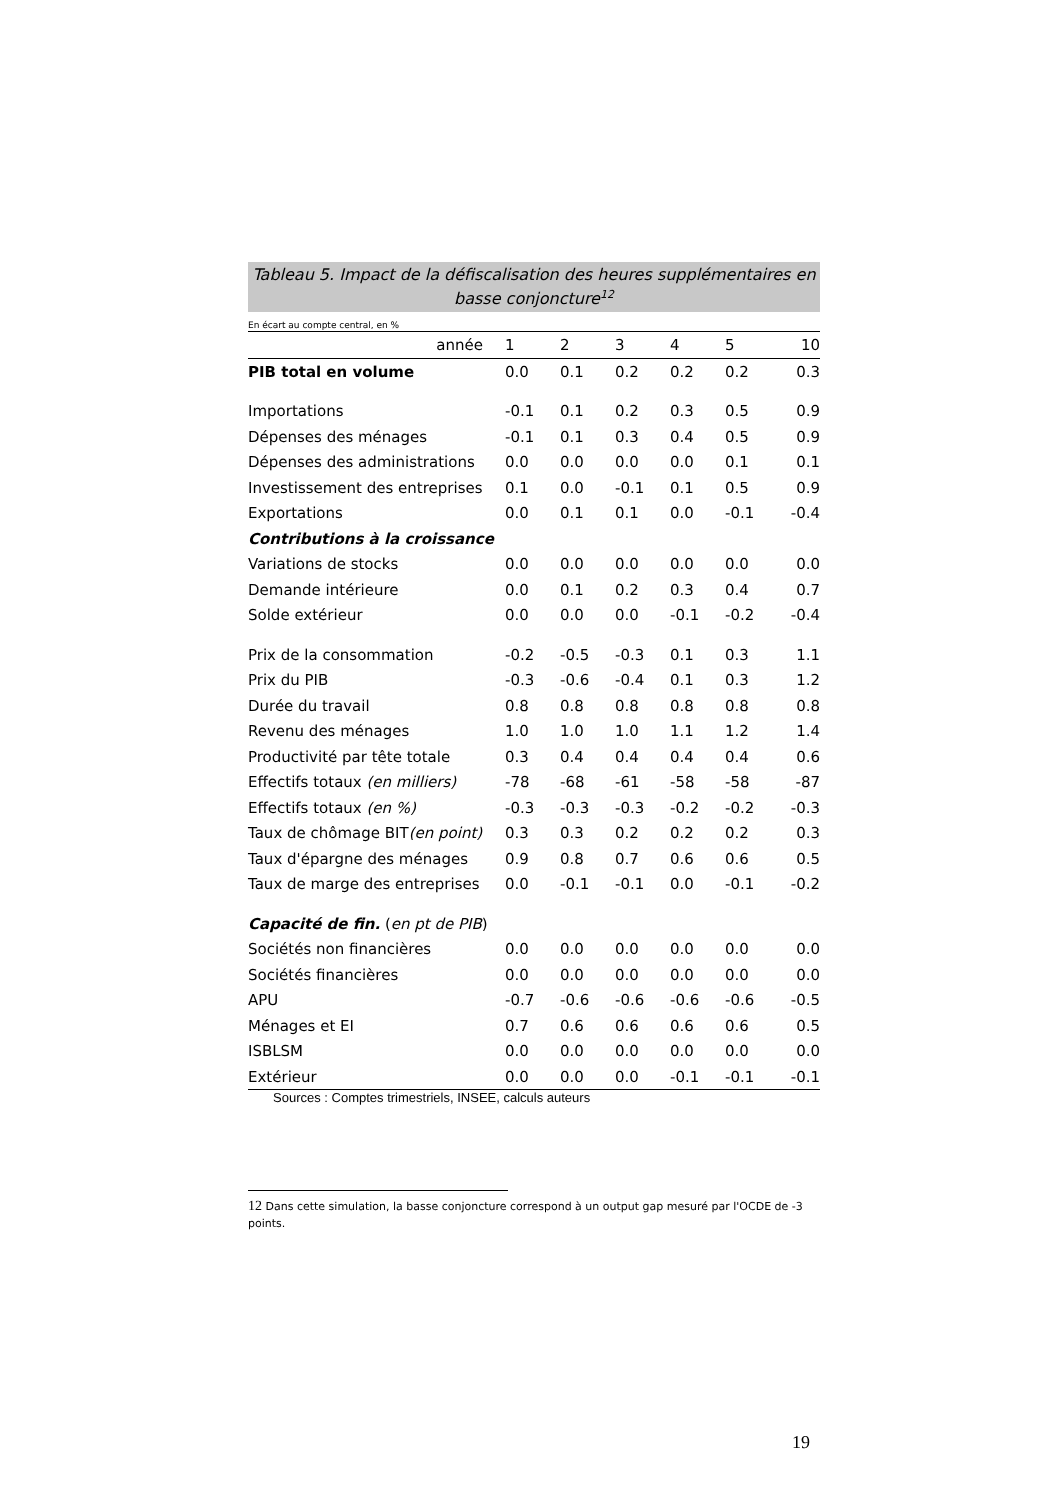Tableau 5. Impact de la défiscalisation des heures supplémentaires en basse conjoncture<sup>12</sup>
En écart au compte central, en %
| année | 1 | 2 | 3 | 4 | 5 | 10 |
| --- | --- | --- | --- | --- | --- | --- |
| PIB total en volume | 0.0 | 0.1 | 0.2 | 0.2 | 0.2 | 0.3 |
| Importations | -0.1 | 0.1 | 0.2 | 0.3 | 0.5 | 0.9 |
| Dépenses des ménages | -0.1 | 0.1 | 0.3 | 0.4 | 0.5 | 0.9 |
| Dépenses des administrations | 0.0 | 0.0 | 0.0 | 0.0 | 0.1 | 0.1 |
| Investissement des entreprises | 0.1 | 0.0 | -0.1 | 0.1 | 0.5 | 0.9 |
| Exportations | 0.0 | 0.1 | 0.1 | 0.0 | -0.1 | -0.4 |
| Contributions à la croissance | | | | | | |
| Variations de stocks | 0.0 | 0.0 | 0.0 | 0.0 | 0.0 | 0.0 |
| Demande intérieure | 0.0 | 0.1 | 0.2 | 0.3 | 0.4 | 0.7 |
| Solde extérieur | 0.0 | 0.0 | 0.0 | -0.1 | -0.2 | -0.4 |
| Prix de la consommation | -0.2 | -0.5 | -0.3 | 0.1 | 0.3 | 1.1 |
| Prix du PIB | -0.3 | -0.6 | -0.4 | 0.1 | 0.3 | 1.2 |
| Durée du travail | 0.8 | 0.8 | 0.8 | 0.8 | 0.8 | 0.8 |
| Revenu des ménages | 1.0 | 1.0 | 1.0 | 1.1 | 1.2 | 1.4 |
| Productivité par tête totale | 0.3 | 0.4 | 0.4 | 0.4 | 0.4 | 0.6 |
| Effectifs totaux (en milliers) | -78 | -68 | -61 | -58 | -58 | -87 |
| Effectifs totaux (en %) | -0.3 | -0.3 | -0.3 | -0.2 | -0.2 | -0.3 |
| Taux de chômage BIT (en point) | 0.3 | 0.3 | 0.2 | 0.2 | 0.2 | 0.3 |
| Taux d'épargne des ménages | 0.9 | 0.8 | 0.7 | 0.6 | 0.6 | 0.5 |
| Taux de marge des entreprises | 0.0 | -0.1 | -0.1 | 0.0 | -0.1 | -0.2 |
| Capacité de fin. ( en pt de PIB ) | | | | | | |
| Sociétés non financières | 0.0 | 0.0 | 0.0 | 0.0 | 0.0 | 0.0 |
| Sociétés financières | 0.0 | 0.0 | 0.0 | 0.0 | 0.0 | 0.0 |
| APU | -0.7 | -0.6 | -0.6 | -0.6 | -0.6 | -0.5 |
| Ménages et EI | 0.7 | 0.6 | 0.6 | 0.6 | 0.6 | 0.5 |
| ISBLSM | 0.0 | 0.0 | 0.0 | 0.0 | 0.0 | 0.0 |
| Extérieur | 0.0 | 0.0 | 0.0 | -0.1 | -0.1 | -0.1 |
Sources : Comptes trimestriels, INSEE, calculs auteurs
12 Dans cette simulation, la basse conjoncture correspond à un output gap mesuré par l'OCDE de -3 points.
19